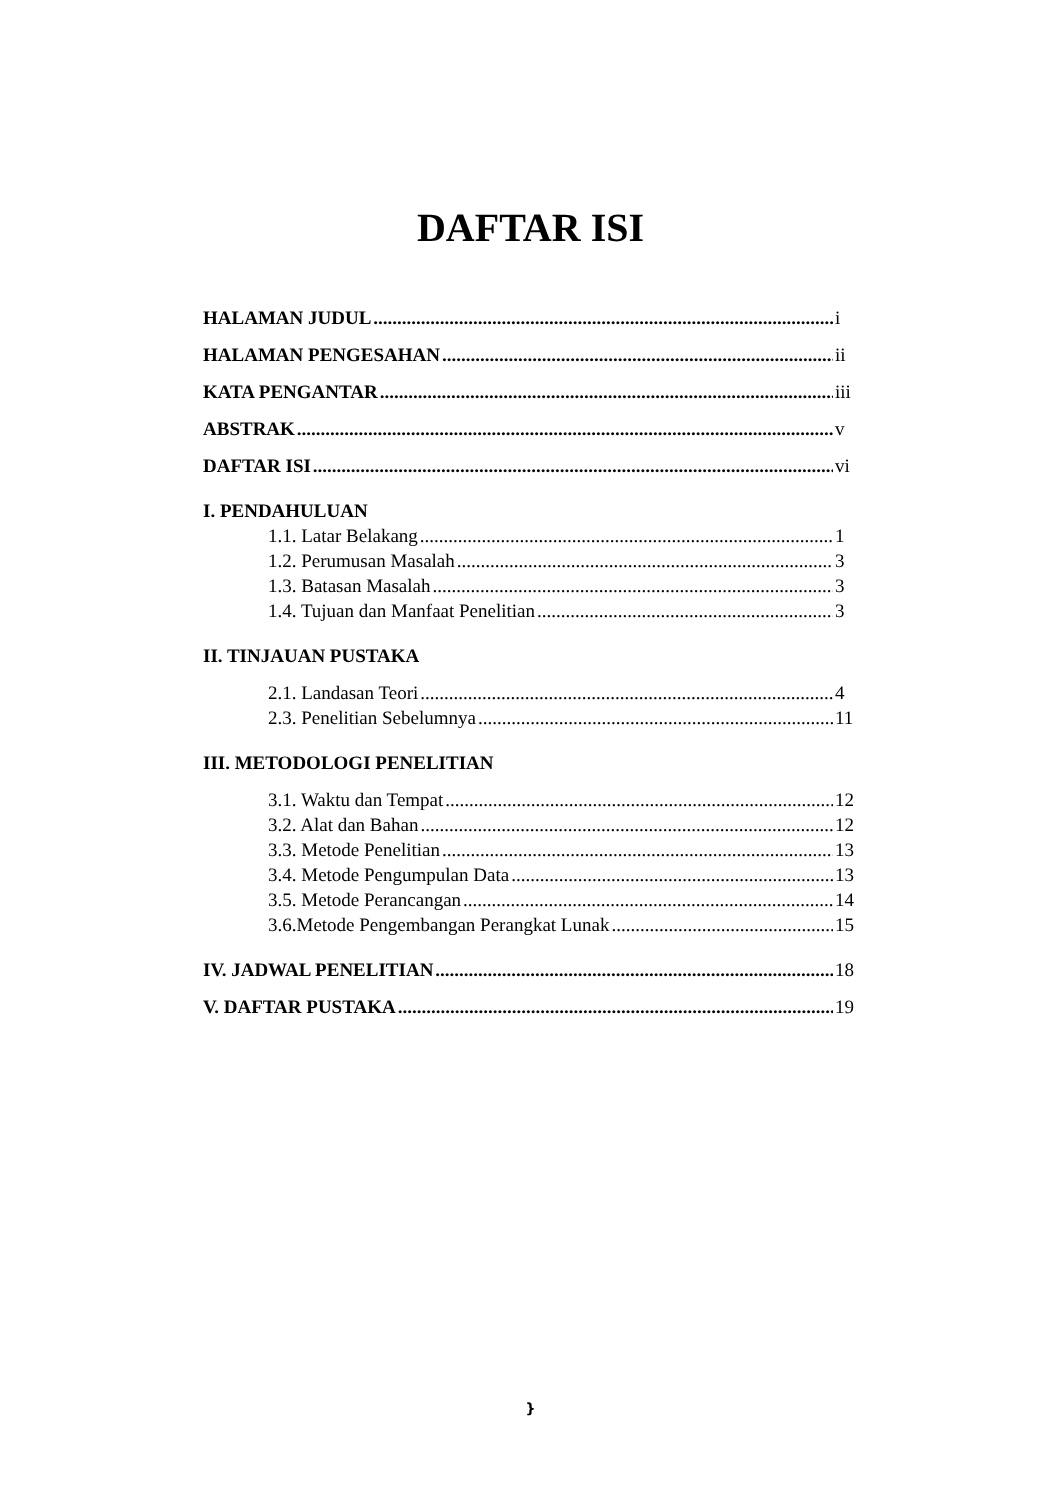DAFTAR ISI
HALAMAN JUDUL i
HALAMAN PENGESAHAN ii
KATA PENGANTAR iii
ABSTRAK v
DAFTAR ISI vi
I. PENDAHULUAN
1.1. Latar Belakang 1
1.2. Perumusan Masalah 3
1.3. Batasan Masalah 3
1.4. Tujuan dan Manfaat Penelitian 3
II. TINJAUAN PUSTAKA
2.1. Landasan Teori 4
2.3. Penelitian Sebelumnya 11
III. METODOLOGI PENELITIAN
3.1. Waktu dan Tempat 12
3.2. Alat dan Bahan 12
3.3. Metode Penelitian 13
3.4. Metode Pengumpulan Data 13
3.5. Metode Perancangan 14
3.6.Metode Pengembangan Perangkat Lunak 15
IV. JADWAL PENELITIAN 18
V. DAFTAR PUSTAKA 19
}